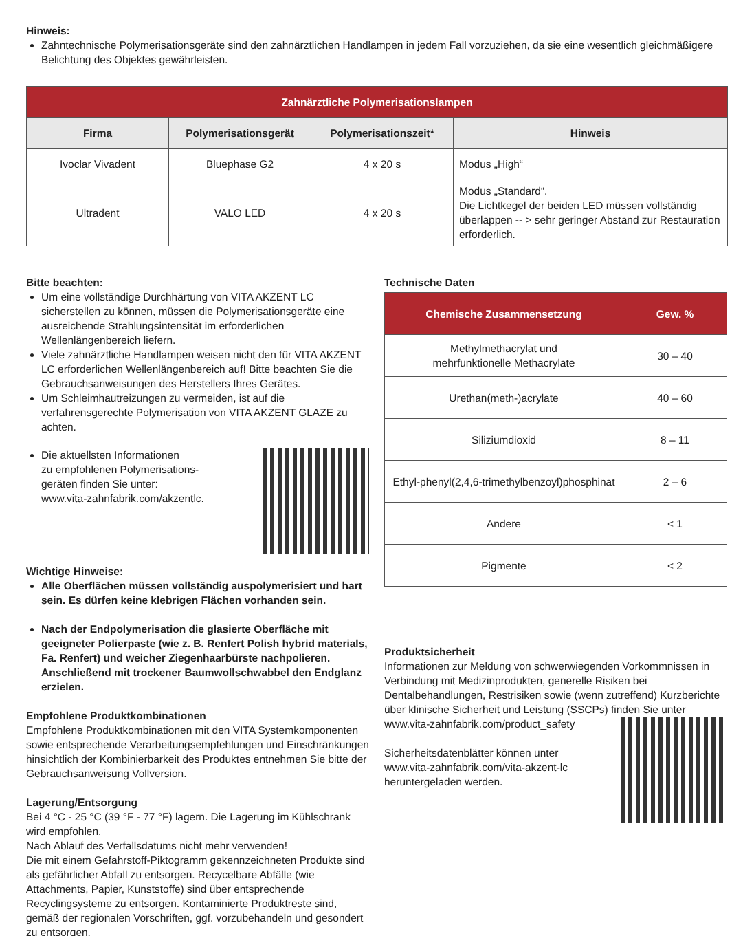Hinweis:
Zahntechnische Polymerisationsgeräte sind den zahnärztlichen Handlampen in jedem Fall vorzuziehen, da sie eine wesentlich gleichmäßigere Belichtung des Objektes gewährleisten.
| Zahnärztliche Polymerisationslampen | | | |
| --- | --- | --- | --- |
| Firma | Polymerisationsgerät | Polymerisationszeit* | Hinweis |
| Ivoclar Vivadent | Bluephase G2 | 4 x 20 s | Modus „High“ |
| Ultradent | VALO LED | 4 x 20 s | Modus „Standard“. Die Lichtkegel der beiden LED müssen vollständig überlappen -- > sehr geringer Abstand zur Restauration erforderlich. |
Bitte beachten:
Um eine vollständige Durchhärtung von VITA AKZENT LC sicherstellen zu können, müssen die Polymerisationsgeräte eine ausreichende Strahlungsintensität im erforderlichen Wellenlängenbereich liefern.
Viele zahnärztliche Handlampen weisen nicht den für VITA AKZENT LC erforderlichen Wellenlängenbereich auf! Bitte beachten Sie die Gebrauchsanweisungen des Herstellers Ihres Gerätes.
Um Schleimhautreizungen zu vermeiden, ist auf die verfahrensgerechte Polymerisation von VITA AKZENT GLAZE zu achten.
Die aktuellsten Informationen
zu empfohlenen Polymerisations-
geräten finden Sie unter:
www.vita-zahnfabrik.com/akzentlc.
Wichtige Hinweise:
Alle Oberflächen müssen vollständig auspolymerisiert und hart sein. Es dürfen keine klebrigen Flächen vorhanden sein.
Nach der Endpolymerisation die glasierte Oberfläche mit geeigneter Polierpaste (wie z. B. Renfert Polish hybrid materials, Fa. Renfert) und weicher Ziegenhaarbürste nachpolieren. Anschließend mit trockener Baumwollschwabbel den Endglanz erzielen.
Empfohlene Produktkombinationen
Empfohlene Produktkombinationen mit den VITA Systemkomponenten sowie entsprechende Verarbeitungsempfehlungen und Einschränkungen hinsichtlich der Kombinierbarkeit des Produktes entnehmen Sie bitte der Gebrauchsanweisung Vollversion.
Lagerung/Entsorgung
Bei 4 °C - 25 °C (39 °F - 77 °F) lagern. Die Lagerung im Kühlschrank wird empfohlen.
Nach Ablauf des Verfallsdatums nicht mehr verwenden!
Die mit einem Gefahrstoff-Piktogramm gekennzeichneten Produkte sind als gefährlicher Abfall zu entsorgen. Recycelbare Abfälle (wie Attachments, Papier, Kunststoffe) sind über entsprechende Recyclingsysteme zu entsorgen. Kontaminierte Produktreste sind, gemäß der regionalen Vorschriften, ggf. vorzubehandeln und gesondert zu entsorgen.
Technische Daten
| Chemische Zusammensetzung | Gew. % |
| --- | --- |
| Methylmethacrylat und mehrfunktionelle Methacrylate | 30 – 40 |
| Urethan(meth-)acrylate | 40 – 60 |
| Siliziumdioxid | 8 – 11 |
| Ethyl-phenyl(2,4,6-trimethylbenzoyl)phosphinat | 2 – 6 |
| Andere | < 1 |
| Pigmente | < 2 |
Produktsicherheit
Informationen zur Meldung von schwerwiegenden Vorkommnissen in Verbindung mit Medizinprodukten, generelle Risiken bei Dentalbehandlungen, Restrisiken sowie (wenn zutreffend) Kurzberichte über klinische Sicherheit und Leistung (SSCPs) finden Sie unter
www.vita-zahnfabrik.com/product_safety
Sicherheitsdatenblätter können unter
www.vita-zahnfabrik.com/vita-akzent-lc
heruntergeladen werden.